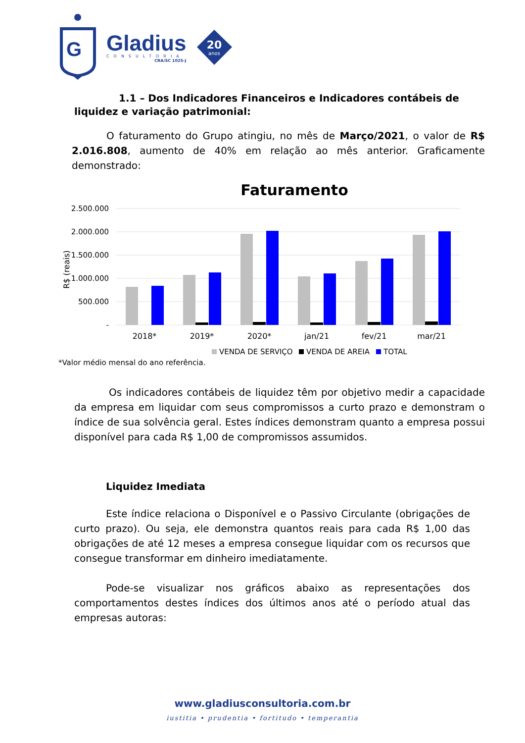G
Gladius
CONSULTORIA
CRA/SC 1025-J
20
anos
1.1 – Dos Indicadores Financeiros e Indicadores contábeis de
liquidez e variação patrimonial:
O faturamento do Grupo atingiu, no mês de Março/2021, o valor de R$ 2.016.808, aumento de 40% em relação ao mês anterior. Graficamente demonstrado:
Faturamento
2.500.000
2.000.000
1.500.000
1.000.000
500.000
-
R$ (reais)
2018*
2019*
2020*
jan/21
fev/21
mar/21
VENDA DE SERVIÇO
VENDA DE AREIA
TOTAL
*Valor médio mensal do ano referência.
Os indicadores contábeis de liquidez têm por objetivo medir a capacidade da empresa em liquidar com seus compromissos a curto prazo e demonstram o índice de sua solvência geral. Estes índices demonstram quanto a empresa possui disponível para cada R$ 1,00 de compromissos assumidos.
Liquidez Imediata
Este índice relaciona o Disponível e o Passivo Circulante (obrigações de curto prazo). Ou seja, ele demonstra quantos reais para cada R$ 1,00 das obrigações de até 12 meses a empresa consegue liquidar com os recursos que consegue transformar em dinheiro imediatamente.
Pode-se visualizar nos gráficos abaixo as representações dos comportamentos destes índices dos últimos anos até o período atual das empresas autoras:
www.gladiusconsultoria.com.br
iustitia • prudentia • fortitudo • temperantia